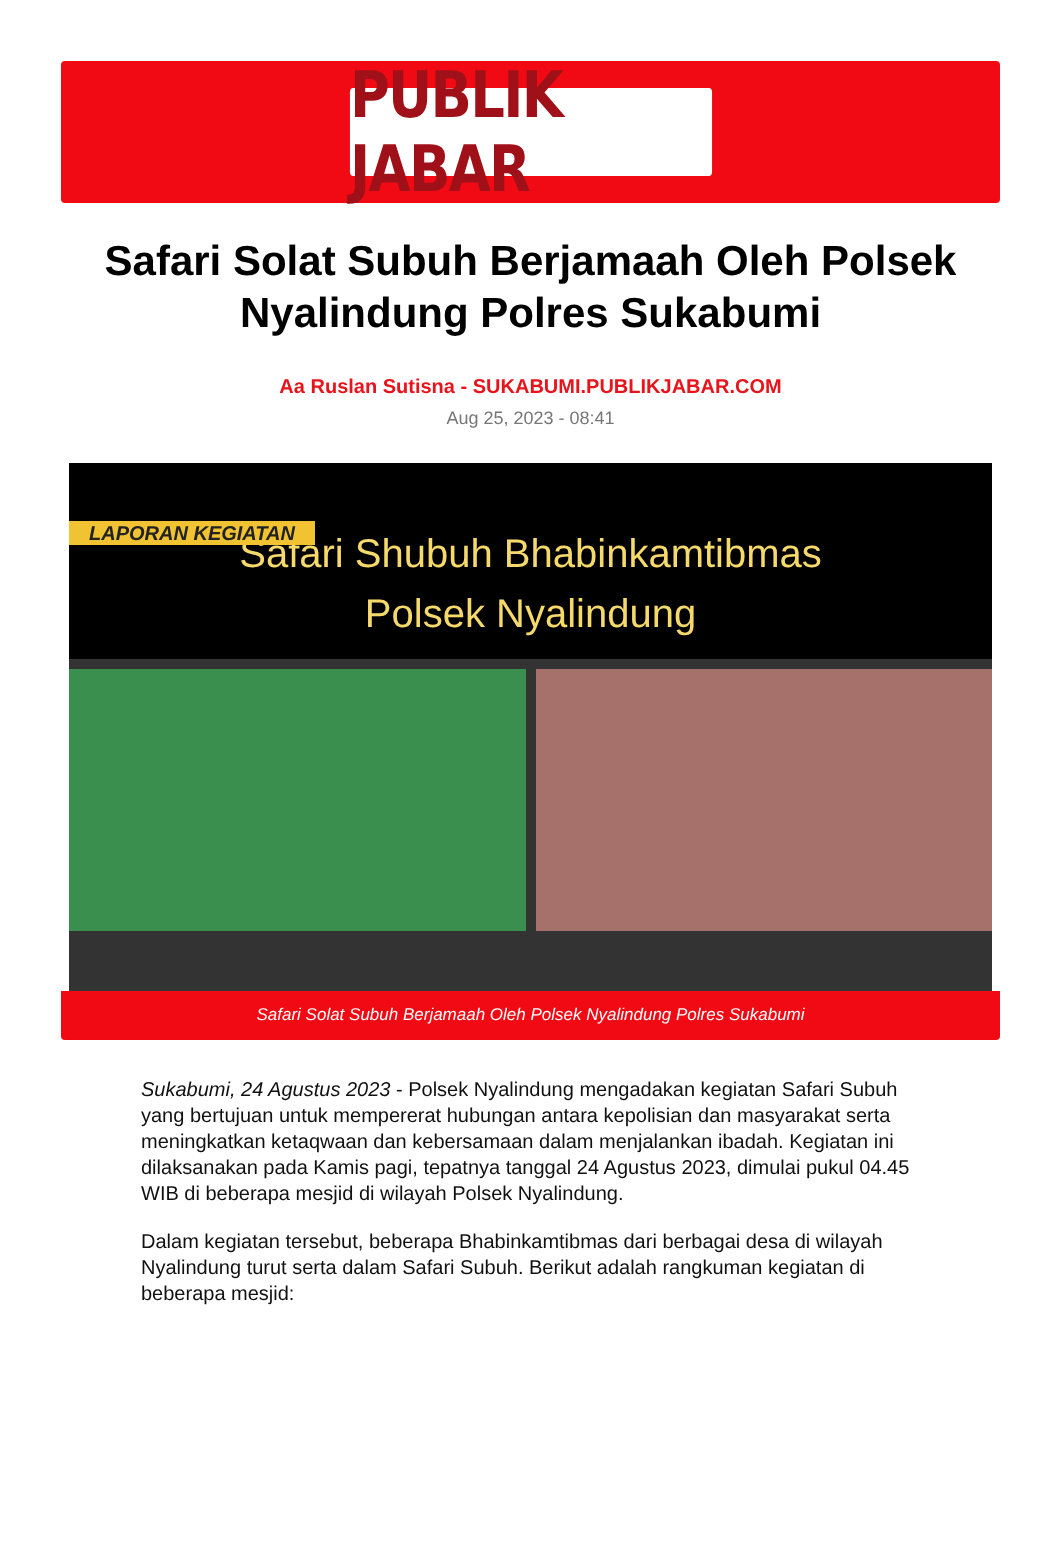PUBLIK JABAR
Safari Solat Subuh Berjamaah Oleh Polsek Nyalindung Polres Sukabumi
Aa Ruslan Sutisna - SUKABUMI.PUBLIKJABAR.COM
Aug 25, 2023 - 08:41
LAPORAN KEGIATAN
Safari Shubuh Bhabinkamtibmas
Polsek Nyalindung
Safari Solat Subuh Berjamaah Oleh Polsek Nyalindung Polres Sukabumi
Sukabumi, 24 Agustus 2023 - Polsek Nyalindung mengadakan kegiatan Safari Subuh yang bertujuan untuk mempererat hubungan antara kepolisian dan masyarakat serta meningkatkan ketaqwaan dan kebersamaan dalam menjalankan ibadah. Kegiatan ini dilaksanakan pada Kamis pagi, tepatnya tanggal 24 Agustus 2023, dimulai pukul 04.45 WIB di beberapa mesjid di wilayah Polsek Nyalindung.
Dalam kegiatan tersebut, beberapa Bhabinkamtibmas dari berbagai desa di wilayah Nyalindung turut serta dalam Safari Subuh. Berikut adalah rangkuman kegiatan di beberapa mesjid: